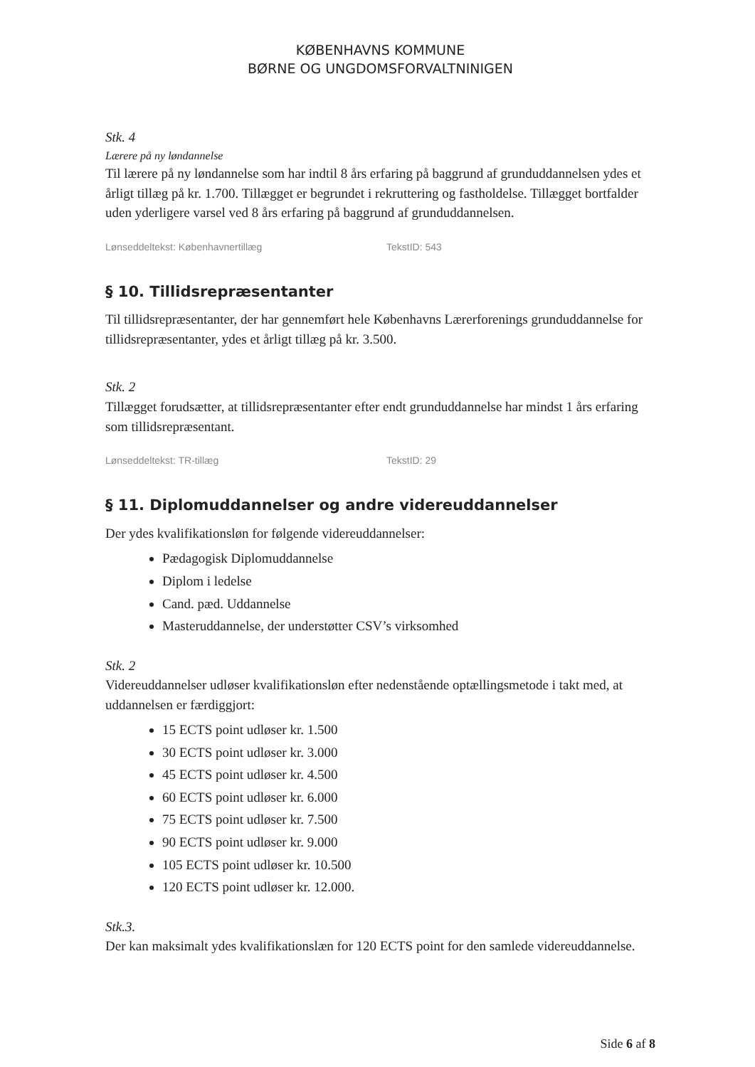KØBENHAVNS KOMMUNE
BØRNE OG UNGDOMSFORVALTNINIGEN
Stk. 4
Lærere på ny løndannelse
Til lærere på ny løndannelse som har indtil 8 års erfaring på baggrund af grunduddannelsen ydes et årligt tillæg på kr. 1.700. Tillægget er begrundet i rekruttering og fastholdelse. Tillægget bortfalder uden yderligere varsel ved 8 års erfaring på baggrund af grunduddannelsen.
Lønseddeltekst: Københavnertillæg TekstID: 543
§ 10. Tillidsrepræsentanter
Til tillidsrepræsentanter, der har gennemført hele Københavns Lærerforenings grunduddannelse for tillidsrepræsentanter, ydes et årligt tillæg på kr. 3.500.
Stk. 2
Tillægget forudsætter, at tillidsrepræsentanter efter endt grunduddannelse har mindst 1 års erfaring som tillidsrepræsentant.
Lønseddeltekst: TR-tillæg TekstID: 29
§ 11. Diplomuddannelser og andre videreuddannelser
Der ydes kvalifikationsløn for følgende videreuddannelser:
Pædagogisk Diplomuddannelse
Diplom i ledelse
Cand. pæd. Uddannelse
Masteruddannelse, der understøtter CSV’s virksomhed
Stk. 2
Videreuddannelser udløser kvalifikationsløn efter nedenstående optællingsmetode i takt med, at uddannelsen er færdiggjort:
15 ECTS point udløser kr. 1.500
30 ECTS point udløser kr. 3.000
45 ECTS point udløser kr. 4.500
60 ECTS point udløser kr. 6.000
75 ECTS point udløser kr. 7.500
90 ECTS point udløser kr. 9.000
105 ECTS point udløser kr. 10.500
120 ECTS point udløser kr. 12.000.
Stk.3.
Der kan maksimalt ydes kvalifikationslæn for 120 ECTS point for den samlede videreuddannelse.
Side 6 af 8